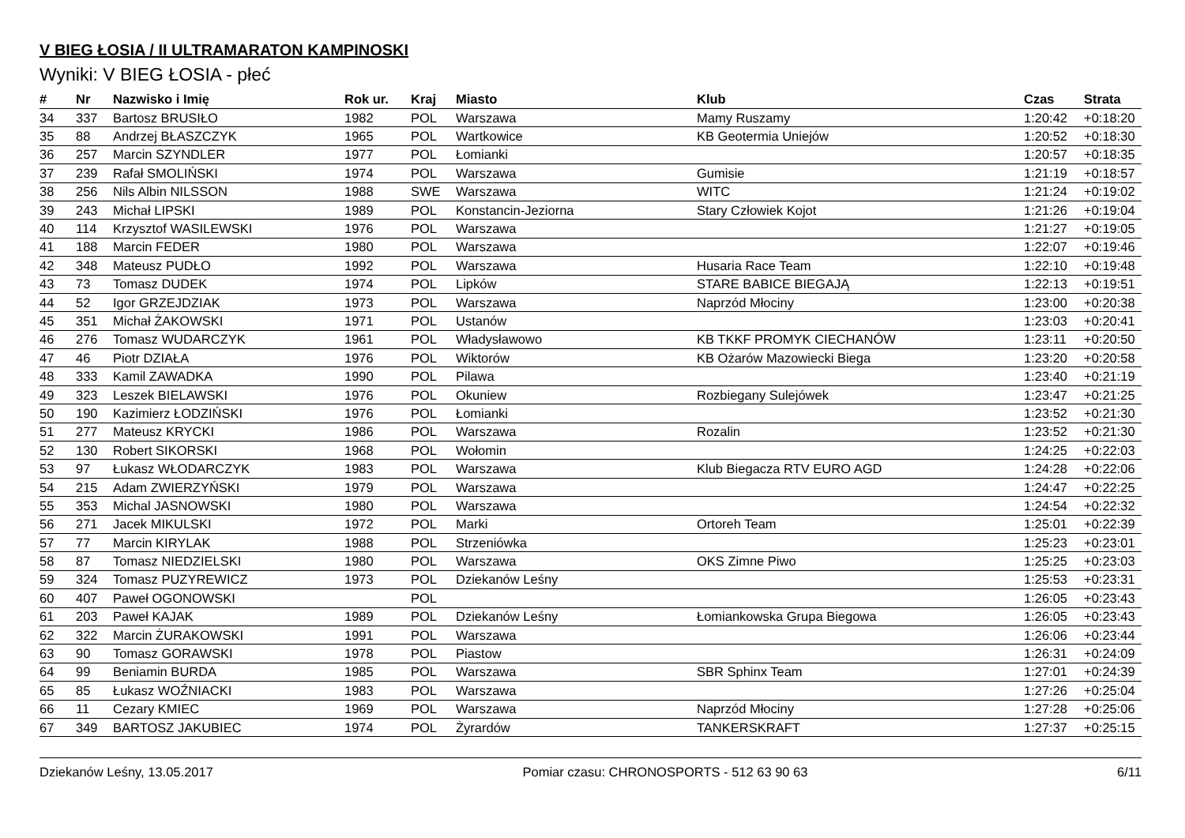V BIEG ŁOSIA / II ULTRAMARATON KAMPINOSKI
Wyniki: V BIEG ŁOSIA - płeć
| # | Nr | Nazwisko i Imię | Rok ur. | Kraj | Miasto | Klub | Czas | Strata |
| --- | --- | --- | --- | --- | --- | --- | --- | --- |
| 34 | 337 | Bartosz BRUSIŁO | 1982 | POL | Warszawa | Mamy Ruszamy | 1:20:42 | +0:18:20 |
| 35 | 88 | Andrzej BŁASZCZYK | 1965 | POL | Wartkowice | KB Geotermia Uniejów | 1:20:52 | +0:18:30 |
| 36 | 257 | Marcin SZYNDLER | 1977 | POL | Łomianki | | 1:20:57 | +0:18:35 |
| 37 | 239 | Rafał SMOLIŃSKI | 1974 | POL | Warszawa | Gumisie | 1:21:19 | +0:18:57 |
| 38 | 256 | Nils Albin NILSSON | 1988 | SWE | Warszawa | WITC | 1:21:24 | +0:19:02 |
| 39 | 243 | Michał LIPSKI | 1989 | POL | Konstancin-Jeziorna | Stary Człowiek Kojot | 1:21:26 | +0:19:04 |
| 40 | 114 | Krzysztof WASILEWSKI | 1976 | POL | Warszawa | | 1:21:27 | +0:19:05 |
| 41 | 188 | Marcin FEDER | 1980 | POL | Warszawa | | 1:22:07 | +0:19:46 |
| 42 | 348 | Mateusz PUDŁO | 1992 | POL | Warszawa | Husaria Race Team | 1:22:10 | +0:19:48 |
| 43 | 73 | Tomasz DUDEK | 1974 | POL | Lipków | STARE BABICE BIEGAJĄ | 1:22:13 | +0:19:51 |
| 44 | 52 | Igor GRZEJDZIAK | 1973 | POL | Warszawa | Naprzód Młociny | 1:23:00 | +0:20:38 |
| 45 | 351 | Michał ŻAKOWSKI | 1971 | POL | Ustanów | | 1:23:03 | +0:20:41 |
| 46 | 276 | Tomasz WUDARCZYK | 1961 | POL | Władysławowo | KB TKKF PROMYK CIECHANÓW | 1:23:11 | +0:20:50 |
| 47 | 46 | Piotr DZIAŁA | 1976 | POL | Wiktorów | KB Ożarów Mazowiecki Biega | 1:23:20 | +0:20:58 |
| 48 | 333 | Kamil ZAWADKA | 1990 | POL | Pilawa | | 1:23:40 | +0:21:19 |
| 49 | 323 | Leszek BIELAWSKI | 1976 | POL | Okuniew | Rozbiegany Sulejówek | 1:23:47 | +0:21:25 |
| 50 | 190 | Kazimierz ŁODZIŃSKI | 1976 | POL | Łomianki | | 1:23:52 | +0:21:30 |
| 51 | 277 | Mateusz KRYCKI | 1986 | POL | Warszawa | Rozalin | 1:23:52 | +0:21:30 |
| 52 | 130 | Robert SIKORSKI | 1968 | POL | Wołomin | | 1:24:25 | +0:22:03 |
| 53 | 97 | Łukasz WŁODARCZYK | 1983 | POL | Warszawa | Klub Biegacza RTV EURO AGD | 1:24:28 | +0:22:06 |
| 54 | 215 | Adam ZWIERZYŃSKI | 1979 | POL | Warszawa | | 1:24:47 | +0:22:25 |
| 55 | 353 | Michal JASNOWSKI | 1980 | POL | Warszawa | | 1:24:54 | +0:22:32 |
| 56 | 271 | Jacek MIKULSKI | 1972 | POL | Marki | Ortoreh Team | 1:25:01 | +0:22:39 |
| 57 | 77 | Marcin KIRYLAK | 1988 | POL | Strzeniówka | | 1:25:23 | +0:23:01 |
| 58 | 87 | Tomasz NIEDZIELSKI | 1980 | POL | Warszawa | OKS Zimne Piwo | 1:25:25 | +0:23:03 |
| 59 | 324 | Tomasz PUZYREWICZ | 1973 | POL | Dziekanów Leśny | | 1:25:53 | +0:23:31 |
| 60 | 407 | Paweł OGONOWSKI | | POL | | | 1:26:05 | +0:23:43 |
| 61 | 203 | Paweł KAJAK | 1989 | POL | Dziekanów Leśny | Łomiankowska Grupa Biegowa | 1:26:05 | +0:23:43 |
| 62 | 322 | Marcin ŻURAKOWSKI | 1991 | POL | Warszawa | | 1:26:06 | +0:23:44 |
| 63 | 90 | Tomasz GORAWSKI | 1978 | POL | Piastow | | 1:26:31 | +0:24:09 |
| 64 | 99 | Beniamin BURDA | 1985 | POL | Warszawa | SBR Sphinx Team | 1:27:01 | +0:24:39 |
| 65 | 85 | Łukasz WOŹNIACKI | 1983 | POL | Warszawa | | 1:27:26 | +0:25:04 |
| 66 | 11 | Cezary KMIEC | 1969 | POL | Warszawa | Naprzód Młociny | 1:27:28 | +0:25:06 |
| 67 | 349 | BARTOSZ JAKUBIEC | 1974 | POL | Żyrardów | TANKERSKRAFT | 1:27:37 | +0:25:15 |
Dziekanów Leśny, 13.05.2017 Pomiar czasu: CHRONOSPORTS - 512 63 90 63 6/11